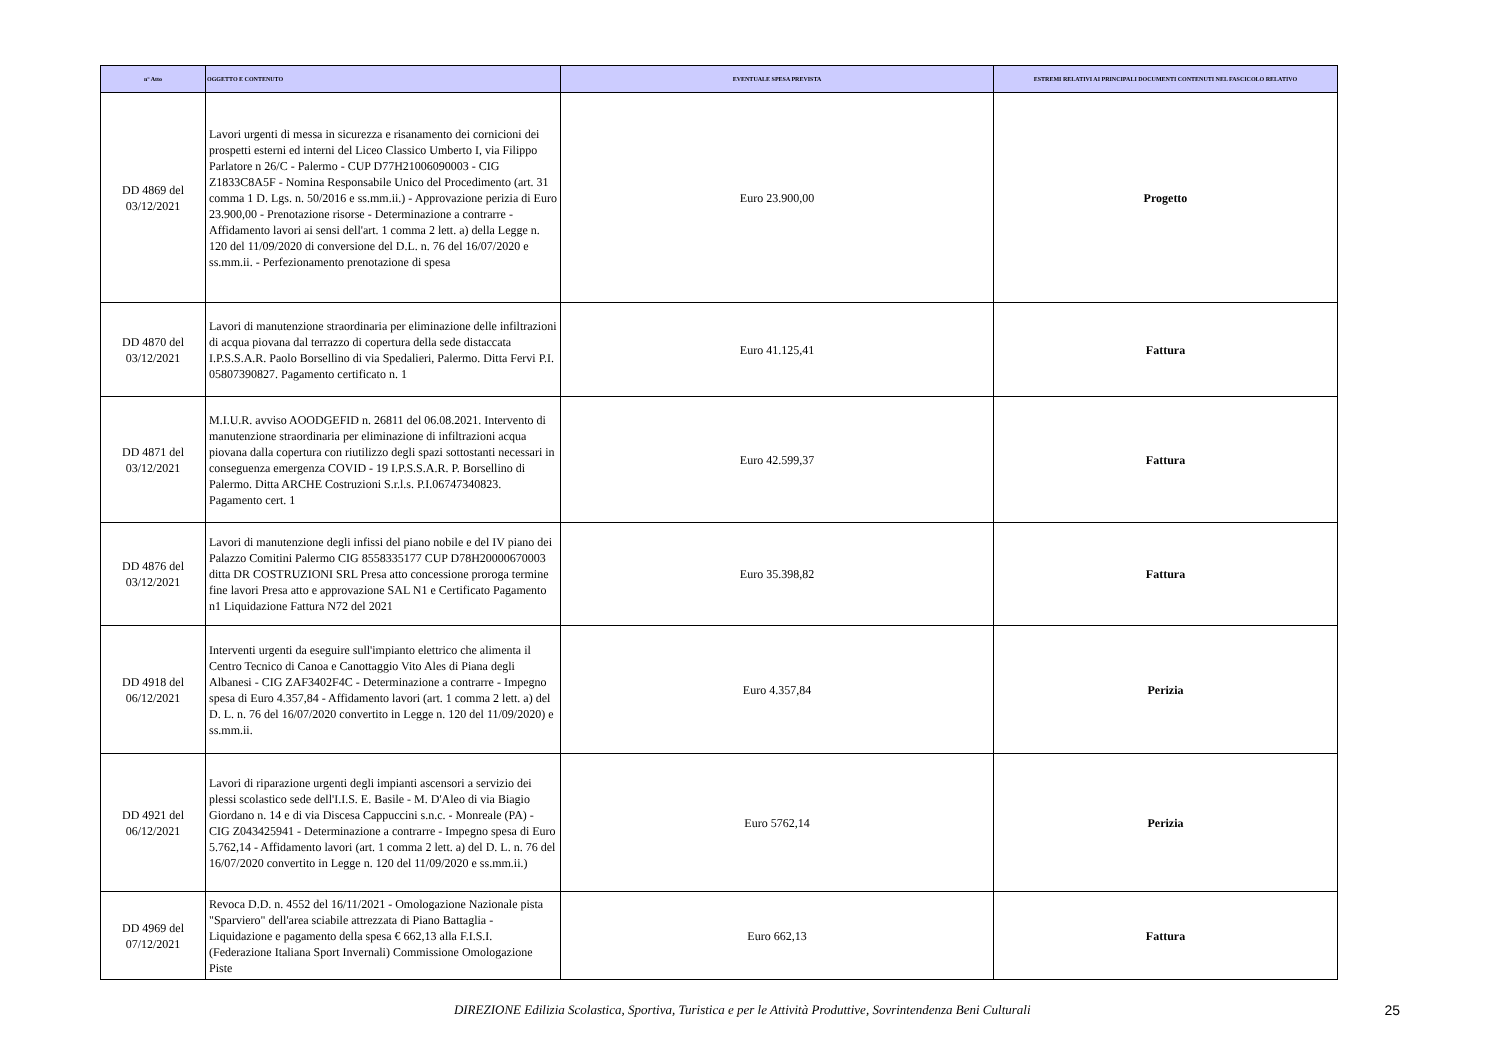| n° Atto | OGGETTO E CONTENUTO | EVENTUALE SPESA PREVISTA | ESTREMI RELATIVI AI PRINCIPALI DOCUMENTI CONTENUTI NEL FASCICOLO RELATIVO |
| --- | --- | --- | --- |
| DD 4869 del 03/12/2021 | Lavori urgenti di messa in sicurezza e risanamento dei cornicioni dei prospetti esterni ed interni del Liceo Classico Umberto I, via Filippo Parlatore n 26/C - Palermo - CUP D77H21006090003 - CIG Z1833C8A5F - Nomina Responsabile Unico del Procedimento (art. 31 comma 1 D. Lgs. n. 50/2016 e ss.mm.ii.) - Approvazione perizia di Euro 23.900,00 - Prenotazione risorse - Determinazione a contrarre - Affidamento lavori ai sensi dell'art. 1 comma 2 lett. a) della Legge n. 120 del 11/09/2020 di conversione del D.L. n. 76 del 16/07/2020 e ss.mm.ii. - Perfezionamento prenotazione di spesa | Euro 23.900,00 | Progetto |
| DD 4870 del 03/12/2021 | Lavori di manutenzione straordinaria per eliminazione delle infiltrazioni di acqua piovana dal terrazzo di copertura della sede distaccata I.P.S.S.A.R. Paolo Borsellino di via Spedalieri, Palermo. Ditta Fervi P.I. 05807390827. Pagamento certificato n. 1 | Euro 41.125,41 | Fattura |
| DD 4871 del 03/12/2021 | M.I.U.R. avviso AOODGEFID n. 26811 del 06.08.2021. Intervento di manutenzione straordinaria per eliminazione di infiltrazioni acqua piovana dalla copertura con riutilizzo degli spazi sottostanti necessari in conseguenza emergenza COVID - 19 I.P.S.S.A.R. P. Borsellino di Palermo. Ditta ARCHE Costruzioni S.r.l.s. P.I.06747340823. Pagamento cert. 1 | Euro 42.599,37 | Fattura |
| DD 4876 del 03/12/2021 | Lavori di manutenzione degli infissi del piano nobile e del IV piano dei Palazzo Comitini Palermo CIG 8558335177 CUP D78H20000670003 ditta DR COSTRUZIONI SRL Presa atto concessione proroga termine fine lavori Presa atto e approvazione SAL N1 e Certificato Pagamento n1 Liquidazione Fattura N72 del 2021 | Euro 35.398,82 | Fattura |
| DD 4918 del 06/12/2021 | Interventi urgenti da eseguire sull'impianto elettrico che alimenta il Centro Tecnico di Canoa e Canottaggio Vito Ales di Piana degli Albanesi - CIG ZAF3402F4C - Determinazione a contrarre - Impegno spesa di Euro 4.357,84 - Affidamento lavori (art. 1 comma 2 lett. a) del D. L. n. 76 del 16/07/2020 convertito in Legge n. 120 del 11/09/2020) e ss.mm.ii. | Euro 4.357,84 | Perizia |
| DD 4921 del 06/12/2021 | Lavori di riparazione urgenti degli impianti ascensori a servizio dei plessi scolastico sede dell'I.I.S. E. Basile - M. D'Aleo di via Biagio Giordano n. 14 e di via Discesa Cappuccini s.n.c. - Monreale (PA) - CIG Z043425941 - Determinazione a contrarre - Impegno spesa di Euro 5.762,14 - Affidamento lavori (art. 1 comma 2 lett. a) del D. L. n. 76 del 16/07/2020 convertito in Legge n. 120 del 11/09/2020 e ss.mm.ii.) | Euro 5762,14 | Perizia |
| DD 4969 del 07/12/2021 | Revoca D.D. n. 4552 del 16/11/2021 - Omologazione Nazionale pista "Sparviero" dell'area sciabile attrezzata di Piano Battaglia - Liquidazione e pagamento della spesa € 662,13 alla F.I.S.I. (Federazione Italiana Sport Invernali) Commissione Omologazione Piste | Euro 662,13 | Fattura |
DIREZIONE Edilizia Scolastica, Sportiva, Turistica e per le Attività Produttive, Sovrintendenza Beni Culturali
25